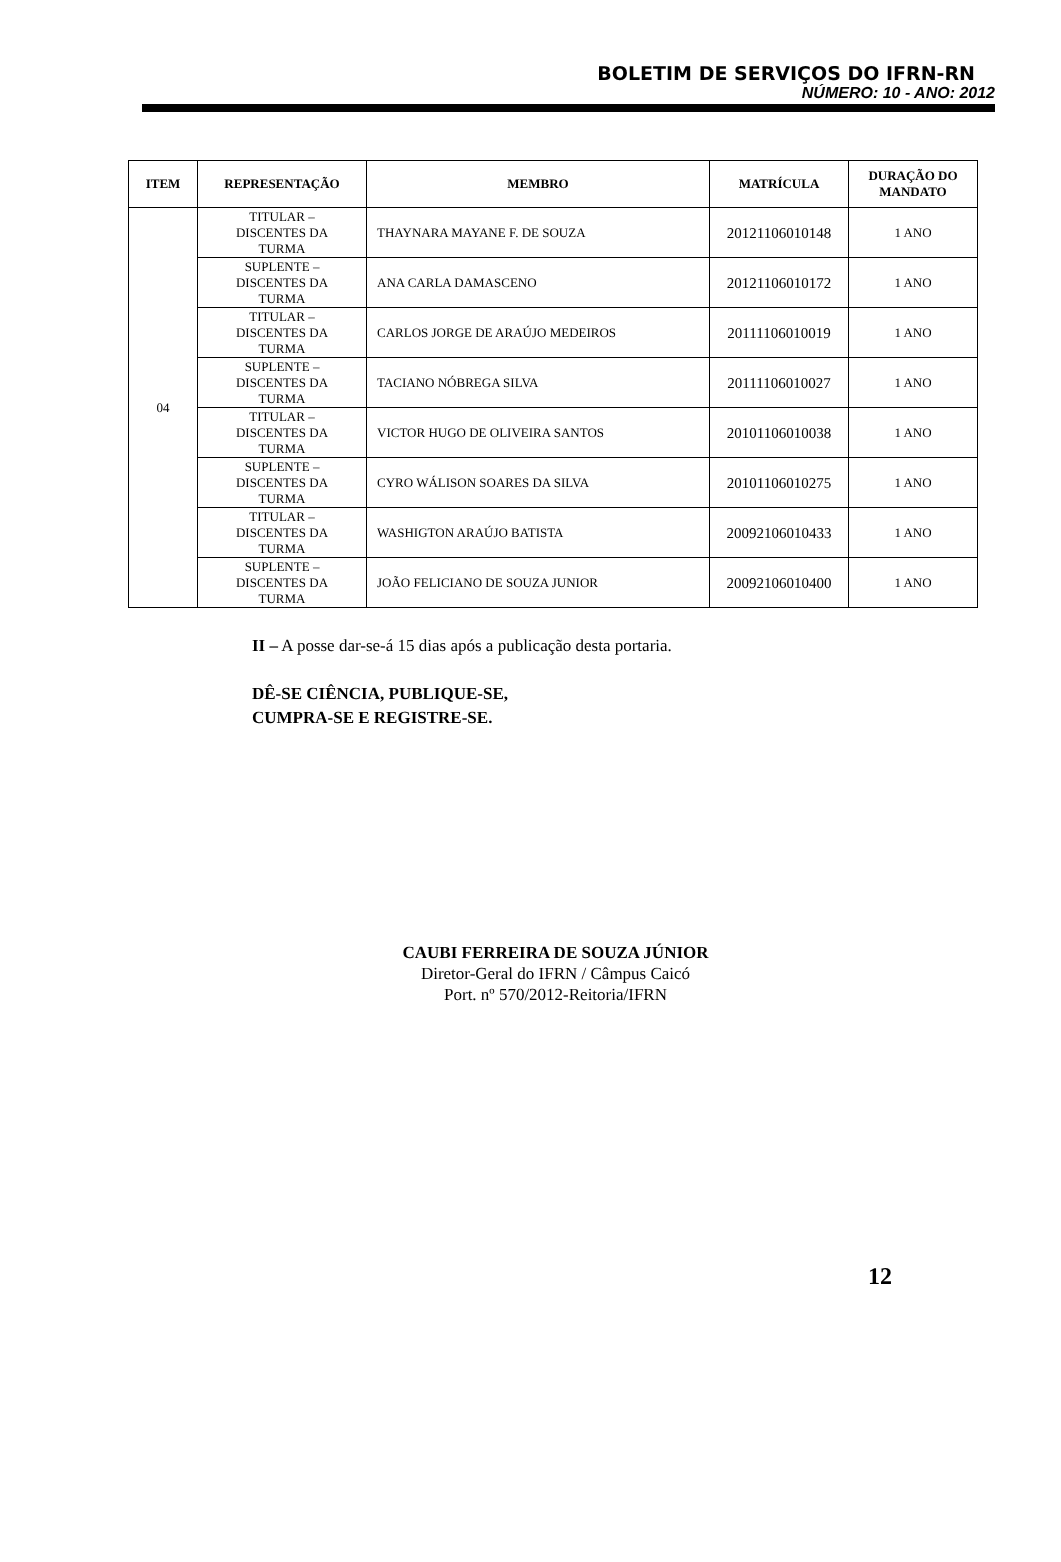BOLETIM DE SERVIÇOS DO IFRN-RN
NÚMERO: 10 - ANO: 2012
| ITEM | REPRESENTAÇÃO | MEMBRO | MATRÍCULA | DURAÇÃO DO MANDATO |
| --- | --- | --- | --- | --- |
| 04 | TITULAR – DISCENTES DA TURMA | THAYNARA MAYANE F. DE SOUZA | 20121106010148 | 1 ANO |
| | SUPLENTE – DISCENTES DA TURMA | ANA CARLA DAMASCENO | 20121106010172 | 1 ANO |
| | TITULAR – DISCENTES DA TURMA | CARLOS JORGE DE ARAÚJO MEDEIROS | 20111106010019 | 1 ANO |
| | SUPLENTE – DISCENTES DA TURMA | TACIANO NÓBREGA SILVA | 20111106010027 | 1 ANO |
| | TITULAR – DISCENTES DA TURMA | VICTOR HUGO DE OLIVEIRA SANTOS | 20101106010038 | 1 ANO |
| | SUPLENTE – DISCENTES DA TURMA | CYRO WÁLISON SOARES DA SILVA | 20101106010275 | 1 ANO |
| | TITULAR – DISCENTES DA TURMA | WASHIGTON ARAÚJO BATISTA | 20092106010433 | 1 ANO |
| | SUPLENTE – DISCENTES DA TURMA | JOÃO FELICIANO DE SOUZA JUNIOR | 20092106010400 | 1 ANO |
II – A posse dar-se-á 15 dias após a publicação desta portaria.
DÊ-SE CIÊNCIA, PUBLIQUE-SE,
CUMPRA-SE E REGISTRE-SE.
CAUBI FERREIRA DE SOUZA JÚNIOR
Diretor-Geral do IFRN / Câmpus Caicó
Port. nº 570/2012-Reitoria/IFRN
12